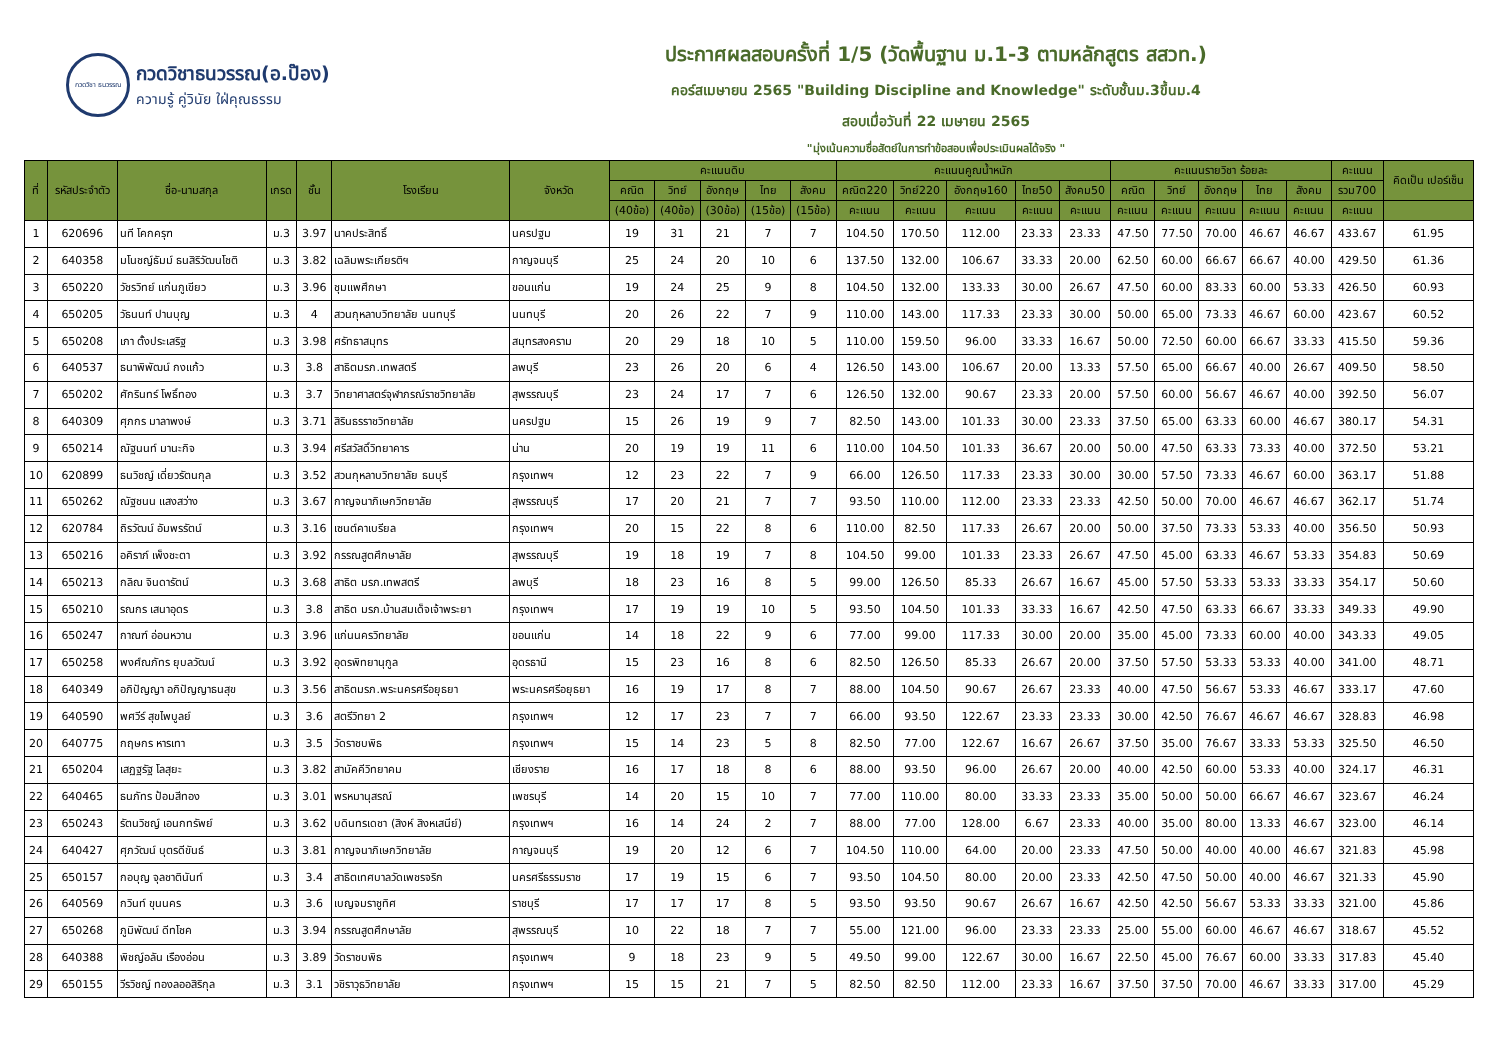กวดวิชา ธนวรรณ
กวดวิชาธนวรรณ(อ.ป๊อง)
ความรู้ คู่วินัย ใฝ่คุณธรรม
ประกาศผลสอบครั้งที่ 1/5 (วัดพื้นฐาน ม.1-3 ตามหลักสูตร สสวท.)
คอร์สเมษายน 2565 "Building Discipline and Knowledge" ระดับชั้นม.3ขึ้นม.4
สอบเมื่อวันที่ 22 เมษายน 2565
"มุ่งเน้นความซื่อสัตย์ในการทำข้อสอบเพื่อประเมินผลได้จริง "
| ที่ | รหัสประจำตัว | ชื่อ-นามสกุล | เกรด | ชั้น | โรงเรียน | จังหวัด | คะแนนดิบ | | | | | คะแนนคูณน้ำหนัก | | | | | คะแนนรายวิชา ร้อยละ | | | | | คะแนน | คิดเป็น เปอร์เซ็น |
| --- | --- | --- | --- | --- | --- | --- | --- | --- | --- | --- | --- | --- | --- | --- | --- | --- | --- | --- | --- | --- | --- | --- | --- |
| | | | | | | | คณิต | วิทย์ | อังกฤษ | ไทย | สังคม | คณิต220 | วิทย์220 | อังกฤษ160 | ไทย50 | สังคม50 | คณิต | วิทย์ | อังกฤษ | ไทย | สังคม | รวม700 | |
| | | | | | | | (40ข้อ) | (40ข้อ) | (30ข้อ) | (15ข้อ) | (15ข้อ) | คะแนน | คะแนน | คะแนน | คะแนน | คะแนน | คะแนน | คะแนน | คะแนน | คะแนน | คะแนน | คะแนน | |
| 1 | 620696 | นที โคกครุฑ | ม.3 | 3.97 | นาคประสิทธิ์ | นครปฐม | 19 | 31 | 21 | 7 | 7 | 104.50 | 170.50 | 112.00 | 23.33 | 23.33 | 47.50 | 77.50 | 70.00 | 46.67 | 46.67 | 433.67 | 61.95 |
| 2 | 640358 | มโนชญ์ธัมม์ ธนสิริวัฒนโชติ | ม.3 | 3.82 | เฉลิมพระเกียรติฯ | กาญจนบุรี | 25 | 24 | 20 | 10 | 6 | 137.50 | 132.00 | 106.67 | 33.33 | 20.00 | 62.50 | 60.00 | 66.67 | 66.67 | 40.00 | 429.50 | 61.36 |
| 3 | 650220 | วัชรวิทย์ แก่นภูเขียว | ม.3 | 3.96 | ชุมแพศึกษา | ขอนแก่น | 19 | 24 | 25 | 9 | 8 | 104.50 | 132.00 | 133.33 | 30.00 | 26.67 | 47.50 | 60.00 | 83.33 | 60.00 | 53.33 | 426.50 | 60.93 |
| 4 | 650205 | วัธนนท์ ปานบุญ | ม.3 | 4 | สวนกุหลาบวิทยาลัย นนทบุรี | นนทบุรี | 20 | 26 | 22 | 7 | 9 | 110.00 | 143.00 | 117.33 | 23.33 | 30.00 | 50.00 | 65.00 | 73.33 | 46.67 | 60.00 | 423.67 | 60.52 |
| 5 | 650208 | เภา ตั้งประเสริฐ | ม.3 | 3.98 | ศรัทธาสมุทร | สมุทรสงคราม | 20 | 29 | 18 | 10 | 5 | 110.00 | 159.50 | 96.00 | 33.33 | 16.67 | 50.00 | 72.50 | 60.00 | 66.67 | 33.33 | 415.50 | 59.36 |
| 6 | 640537 | ธนาพิพัฒน์ กงแก้ว | ม.3 | 3.8 | สาธิตมรภ.เทพสตรี | ลพบุรี | 23 | 26 | 20 | 6 | 4 | 126.50 | 143.00 | 106.67 | 20.00 | 13.33 | 57.50 | 65.00 | 66.67 | 40.00 | 26.67 | 409.50 | 58.50 |
| 7 | 650202 | ศักรินทร์ โพธิ์ทอง | ม.3 | 3.7 | วิทยาศาสตร์จุฬาภรณ์ราชวิทยาลัย | สุพรรณบุรี | 23 | 24 | 17 | 7 | 6 | 126.50 | 132.00 | 90.67 | 23.33 | 20.00 | 57.50 | 60.00 | 56.67 | 46.67 | 40.00 | 392.50 | 56.07 |
| 8 | 640309 | ศุภกร มาลาพงษ์ | ม.3 | 3.71 | สิรินธรราชวิทยาลัย | นครปฐม | 15 | 26 | 19 | 9 | 7 | 82.50 | 143.00 | 101.33 | 30.00 | 23.33 | 37.50 | 65.00 | 63.33 | 60.00 | 46.67 | 380.17 | 54.31 |
| 9 | 650214 | ณัฐนนท์ มานะกิจ | ม.3 | 3.94 | ศรีสวัสดิ์วิทยาคาร | น่าน | 20 | 19 | 19 | 11 | 6 | 110.00 | 104.50 | 101.33 | 36.67 | 20.00 | 50.00 | 47.50 | 63.33 | 73.33 | 40.00 | 372.50 | 53.21 |
| 10 | 620899 | ธนวิชญ์ เดี่ยวรัตนกุล | ม.3 | 3.52 | สวนกุหลาบวิทยาลัย ธนบุรี | กรุงเทพฯ | 12 | 23 | 22 | 7 | 9 | 66.00 | 126.50 | 117.33 | 23.33 | 30.00 | 30.00 | 57.50 | 73.33 | 46.67 | 60.00 | 363.17 | 51.88 |
| 11 | 650262 | ณัฐชนน แสงสว่าง | ม.3 | 3.67 | กาญจนาภิเษกวิทยาลัย | สุพรรณบุรี | 17 | 20 | 21 | 7 | 7 | 93.50 | 110.00 | 112.00 | 23.33 | 23.33 | 42.50 | 50.00 | 70.00 | 46.67 | 46.67 | 362.17 | 51.74 |
| 12 | 620784 | ถิรวัฒน์ อัมพรรัตน์ | ม.3 | 3.16 | เซนต์คาเบรียล | กรุงเทพฯ | 20 | 15 | 22 | 8 | 6 | 110.00 | 82.50 | 117.33 | 26.67 | 20.00 | 50.00 | 37.50 | 73.33 | 53.33 | 40.00 | 356.50 | 50.93 |
| 13 | 650216 | อคิราภ์ เพ็งชะตา | ม.3 | 3.92 | กรรณสูตศึกษาลัย | สุพรรณบุรี | 19 | 18 | 19 | 7 | 8 | 104.50 | 99.00 | 101.33 | 23.33 | 26.67 | 47.50 | 45.00 | 63.33 | 46.67 | 53.33 | 354.83 | 50.69 |
| 14 | 650213 | กลิณ จินดารัตน์ | ม.3 | 3.68 | สาธิต มรภ.เทพสตรี | ลพบุรี | 18 | 23 | 16 | 8 | 5 | 99.00 | 126.50 | 85.33 | 26.67 | 16.67 | 45.00 | 57.50 | 53.33 | 53.33 | 33.33 | 354.17 | 50.60 |
| 15 | 650210 | รณกร เสนาอุดร | ม.3 | 3.8 | สาธิต มรภ.บ้านสมเด็จเจ้าพระยา | กรุงเทพฯ | 17 | 19 | 19 | 10 | 5 | 93.50 | 104.50 | 101.33 | 33.33 | 16.67 | 42.50 | 47.50 | 63.33 | 66.67 | 33.33 | 349.33 | 49.90 |
| 16 | 650247 | กาณฑ์ อ่อนหวาน | ม.3 | 3.96 | แก่นนครวิทยาลัย | ขอนแก่น | 14 | 18 | 22 | 9 | 6 | 77.00 | 99.00 | 117.33 | 30.00 | 20.00 | 35.00 | 45.00 | 73.33 | 60.00 | 40.00 | 343.33 | 49.05 |
| 17 | 650258 | พงศ์ณภัทร ยุบลวัฒน์ | ม.3 | 3.92 | อุดรพิทยานุกูล | อุดรธานี | 15 | 23 | 16 | 8 | 6 | 82.50 | 126.50 | 85.33 | 26.67 | 20.00 | 37.50 | 57.50 | 53.33 | 53.33 | 40.00 | 341.00 | 48.71 |
| 18 | 640349 | อภิปัญญา อภิปัญญาธนสุข | ม.3 | 3.56 | สาธิตมรภ.พระนครศรีอยุธยา | พระนครศรีอยุธยา | 16 | 19 | 17 | 8 | 7 | 88.00 | 104.50 | 90.67 | 26.67 | 23.33 | 40.00 | 47.50 | 56.67 | 53.33 | 46.67 | 333.17 | 47.60 |
| 19 | 640590 | พศวีร์ สุขไพบูลย์ | ม.3 | 3.6 | สตรีวิทยา 2 | กรุงเทพฯ | 12 | 17 | 23 | 7 | 7 | 66.00 | 93.50 | 122.67 | 23.33 | 23.33 | 30.00 | 42.50 | 76.67 | 46.67 | 46.67 | 328.83 | 46.98 |
| 20 | 640775 | กฤษกร หารเทา | ม.3 | 3.5 | วัดราชบพิธ | กรุงเทพฯ | 15 | 14 | 23 | 5 | 8 | 82.50 | 77.00 | 122.67 | 16.67 | 26.67 | 37.50 | 35.00 | 76.67 | 33.33 | 53.33 | 325.50 | 46.50 |
| 21 | 650204 | เสฏฐรัฐ โลสุยะ | ม.3 | 3.82 | สามัคคีวิทยาคม | เชียงราย | 16 | 17 | 18 | 8 | 6 | 88.00 | 93.50 | 96.00 | 26.67 | 20.00 | 40.00 | 42.50 | 60.00 | 53.33 | 40.00 | 324.17 | 46.31 |
| 22 | 640465 | ธนภัทร ป้อมสีทอง | ม.3 | 3.01 | พรหมานุสรณ์ | เพชรบุรี | 14 | 20 | 15 | 10 | 7 | 77.00 | 110.00 | 80.00 | 33.33 | 23.33 | 35.00 | 50.00 | 50.00 | 66.67 | 46.67 | 323.67 | 46.24 |
| 23 | 650243 | รัตนวิชญ์ เอนกทรัพย์ | ม.3 | 3.62 | บดินทรเดชา (สิงห์ สิงหเสนีย์) | กรุงเทพฯ | 16 | 14 | 24 | 2 | 7 | 88.00 | 77.00 | 128.00 | 6.67 | 23.33 | 40.00 | 35.00 | 80.00 | 13.33 | 46.67 | 323.00 | 46.14 |
| 24 | 640427 | ศุภวัฒน์ บุตรดีขันธ์ | ม.3 | 3.81 | กาญจนาภิเษกวิทยาลัย | กาญจนบุรี | 19 | 20 | 12 | 6 | 7 | 104.50 | 110.00 | 64.00 | 20.00 | 23.33 | 47.50 | 50.00 | 40.00 | 40.00 | 46.67 | 321.83 | 45.98 |
| 25 | 650157 | กอบุญ จุลชาตินันท์ | ม.3 | 3.4 | สาธิตเทศบาลวัดเพชรจริก | นครศรีธรรมราช | 17 | 19 | 15 | 6 | 7 | 93.50 | 104.50 | 80.00 | 20.00 | 23.33 | 42.50 | 47.50 | 50.00 | 40.00 | 46.67 | 321.33 | 45.90 |
| 26 | 640569 | กวินท์ ขุนนคร | ม.3 | 3.6 | เบญจมราชูทิศ | ราชบุรี | 17 | 17 | 17 | 8 | 5 | 93.50 | 93.50 | 90.67 | 26.67 | 16.67 | 42.50 | 42.50 | 56.67 | 53.33 | 33.33 | 321.00 | 45.86 |
| 27 | 650268 | ภูมิพัฒน์ ดีทโชค | ม.3 | 3.94 | กรรณสูตศึกษาลัย | สุพรรณบุรี | 10 | 22 | 18 | 7 | 7 | 55.00 | 121.00 | 96.00 | 23.33 | 23.33 | 25.00 | 55.00 | 60.00 | 46.67 | 46.67 | 318.67 | 45.52 |
| 28 | 640388 | พิชญ์อลัน เรืองอ่อน | ม.3 | 3.89 | วัดราชบพิธ | กรุงเทพฯ | 9 | 18 | 23 | 9 | 5 | 49.50 | 99.00 | 122.67 | 30.00 | 16.67 | 22.50 | 45.00 | 76.67 | 60.00 | 33.33 | 317.83 | 45.40 |
| 29 | 650155 | วีรวิชญ์ ทองลออสิริกุล | ม.3 | 3.1 | วชิราวุธวิทยาลัย | กรุงเทพฯ | 15 | 15 | 21 | 7 | 5 | 82.50 | 82.50 | 112.00 | 23.33 | 16.67 | 37.50 | 37.50 | 70.00 | 46.67 | 33.33 | 317.00 | 45.29 |